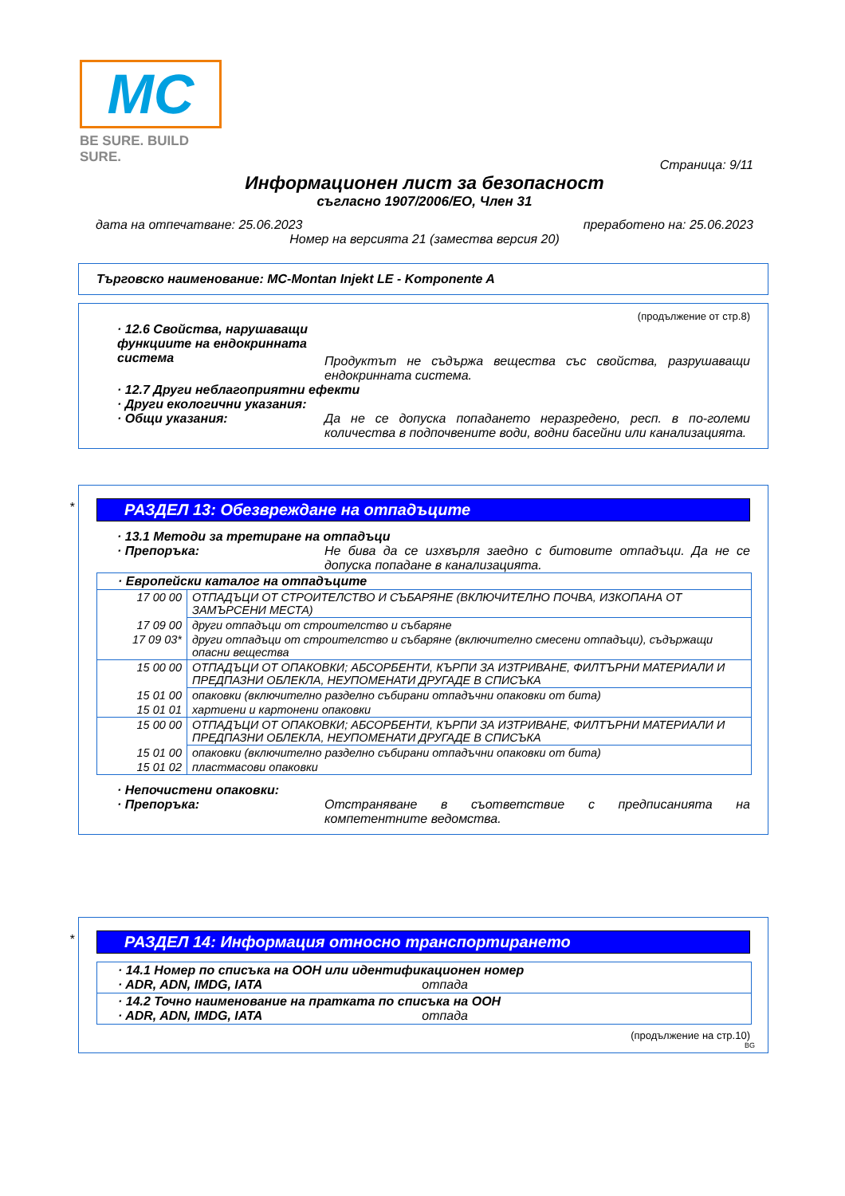MC
BE SURE. BUILD SURE.
Страница: 9/11
Информационен лист за безопасност
съгласно 1907/2006/ЕО, Член 31
дата на отпечатване: 25.06.2023 преработено на: 25.06.2023
Номер на версията 21 (замества версия 20)
Търговско наименование: MC-Montan Injekt LE - Komponente A
(продължение от стр.8)
· 12.6 Свойства, нарушаващи функциите на ендокринната система
Продуктът не съдържа вещества със свойства, разрушаващи ендокринната система.
· 12.7 Други неблагоприятни ефекти
· Други екологични указания:
· Общи указания: Да не се допуска попадането неразредено, респ. в по-големи количества в подпочвените води, водни басейни или канализацията.
*
РАЗДЕЛ 13: Обезвреждане на отпадъците
· 13.1 Методи за третиране на отпадъци
· Препоръка: Не бива да се изхвърля заедно с битовите отпадъци. Да не се допуска попадане в канализацията.
| · Европейски каталог на отпадъците | |
| 17 00 00 | ОТПАДЪЦИ ОТ СТРОИТЕЛСТВО И СЪБАРЯНЕ (ВКЛЮЧИТЕЛНО ПОЧВА, ИЗКОПАНА ОТ ЗАМЪРСЕНИ МЕСТА) |
| 17 09 00 | други отпадъци от строителство и събаряне |
| 17 09 03* | други отпадъци от строителство и събаряне (включително смесени отпадъци), съдържащи опасни вещества |
| 15 00 00 | ОТПАДЪЦИ ОТ ОПАКОВКИ; АБСОРБЕНТИ, КЪРПИ ЗА ИЗТРИВАНЕ, ФИЛТЪРНИ МАТЕРИАЛИ И ПРЕДПАЗНИ ОБЛЕКЛА, НЕУПОМЕНАТИ ДРУГАДЕ В СПИСЪКА |
| 15 01 00 | опаковки (включително разделно събирани отпадъчни опаковки от бита) |
| 15 01 01 | хартиени и картонени опаковки |
| 15 00 00 | ОТПАДЪЦИ ОТ ОПАКОВКИ; АБСОРБЕНТИ, КЪРПИ ЗА ИЗТРИВАНЕ, ФИЛТЪРНИ МАТЕРИАЛИ И ПРЕДПАЗНИ ОБЛЕКЛА, НЕУПОМЕНАТИ ДРУГАДЕ В СПИСЪКА |
| 15 01 00 | опаковки (включително разделно събирани отпадъчни опаковки от бита) |
| 15 01 02 | пластмасови опаковки |
· Непочистени опаковки:
· Препоръка: Отстраняване в съответствие с предписанията на компетентните ведомства.
*
РАЗДЕЛ 14: Информация относно транспортирането
| · 14.1 Номер по списъка на ООН или идентификационен номер · ADR, ADN, IMDG, IATA отпада |
| · 14.2 Точно наименование на пратката по списъка на ООН · ADR, ADN, IMDG, IATA отпада |
(продължение на стр.10)
BG